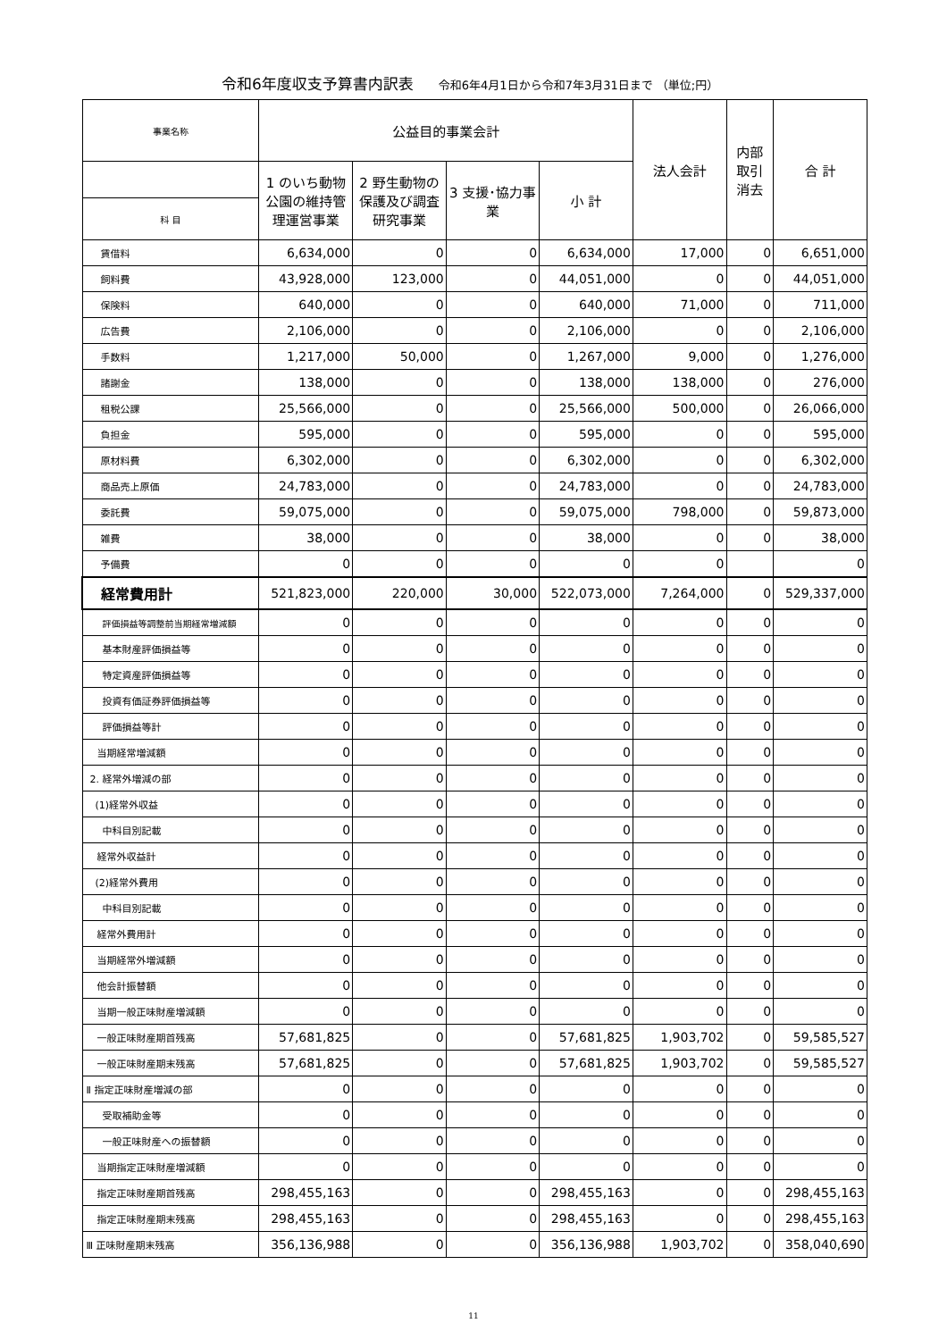令和6年度収支予算書内訳表 令和6年4月1日から令和7年3月31日まで （単位;円）
| 事業名称 | 公益目的事業会計 | | | | 法人会計 | 内部 取引 消去 | 合 計 |
| --- | --- | --- | --- | --- | --- | --- | --- |
| | 1 のいち動物公園の維持管理運営事業 | 2 野生動物の保護及び調査研究事業 | 3 支援･協力事業 | 小 計 | | | |
| 科 目 | | | | | | | |
| 賃借料 | 6,634,000 | 0 | 0 | 6,634,000 | 17,000 | 0 | 6,651,000 |
| 飼料費 | 43,928,000 | 123,000 | 0 | 44,051,000 | 0 | 0 | 44,051,000 |
| 保険料 | 640,000 | 0 | 0 | 640,000 | 71,000 | 0 | 711,000 |
| 広告費 | 2,106,000 | 0 | 0 | 2,106,000 | 0 | 0 | 2,106,000 |
| 手数料 | 1,217,000 | 50,000 | 0 | 1,267,000 | 9,000 | 0 | 1,276,000 |
| 諸謝金 | 138,000 | 0 | 0 | 138,000 | 138,000 | 0 | 276,000 |
| 租税公課 | 25,566,000 | 0 | 0 | 25,566,000 | 500,000 | 0 | 26,066,000 |
| 負担金 | 595,000 | 0 | 0 | 595,000 | 0 | 0 | 595,000 |
| 原材料費 | 6,302,000 | 0 | 0 | 6,302,000 | 0 | 0 | 6,302,000 |
| 商品売上原価 | 24,783,000 | 0 | 0 | 24,783,000 | 0 | 0 | 24,783,000 |
| 委託費 | 59,075,000 | 0 | 0 | 59,075,000 | 798,000 | 0 | 59,873,000 |
| 雑費 | 38,000 | 0 | 0 | 38,000 | 0 | 0 | 38,000 |
| 予備費 | 0 | 0 | 0 | 0 | 0 | | 0 |
| 経常費用計 | 521,823,000 | 220,000 | 30,000 | 522,073,000 | 7,264,000 | 0 | 529,337,000 |
| 評価損益等調整前当期経常増減額 | 0 | 0 | 0 | 0 | 0 | 0 | 0 |
| 基本財産評価損益等 | 0 | 0 | 0 | 0 | 0 | 0 | 0 |
| 特定資産評価損益等 | 0 | 0 | 0 | 0 | 0 | 0 | 0 |
| 投資有価証券評価損益等 | 0 | 0 | 0 | 0 | 0 | 0 | 0 |
| 評価損益等計 | 0 | 0 | 0 | 0 | 0 | 0 | 0 |
| 当期経常増減額 | 0 | 0 | 0 | 0 | 0 | 0 | 0 |
| 2. 経常外増減の部 | 0 | 0 | 0 | 0 | 0 | 0 | 0 |
| (1)経常外収益 | 0 | 0 | 0 | 0 | 0 | 0 | 0 |
| 中科目別記載 | 0 | 0 | 0 | 0 | 0 | 0 | 0 |
| 経常外収益計 | 0 | 0 | 0 | 0 | 0 | 0 | 0 |
| (2)経常外費用 | 0 | 0 | 0 | 0 | 0 | 0 | 0 |
| 中科目別記載 | 0 | 0 | 0 | 0 | 0 | 0 | 0 |
| 経常外費用計 | 0 | 0 | 0 | 0 | 0 | 0 | 0 |
| 当期経常外増減額 | 0 | 0 | 0 | 0 | 0 | 0 | 0 |
| 他会計振替額 | 0 | 0 | 0 | 0 | 0 | 0 | 0 |
| 当期一般正味財産増減額 | 0 | 0 | 0 | 0 | 0 | 0 | 0 |
| 一般正味財産期首残高 | 57,681,825 | 0 | 0 | 57,681,825 | 1,903,702 | 0 | 59,585,527 |
| 一般正味財産期末残高 | 57,681,825 | 0 | 0 | 57,681,825 | 1,903,702 | 0 | 59,585,527 |
| Ⅱ 指定正味財産増減の部 | 0 | 0 | 0 | 0 | 0 | 0 | 0 |
| 受取補助金等 | 0 | 0 | 0 | 0 | 0 | 0 | 0 |
| 一般正味財産への振替額 | 0 | 0 | 0 | 0 | 0 | 0 | 0 |
| 当期指定正味財産増減額 | 0 | 0 | 0 | 0 | 0 | 0 | 0 |
| 指定正味財産期首残高 | 298,455,163 | 0 | 0 | 298,455,163 | 0 | 0 | 298,455,163 |
| 指定正味財産期末残高 | 298,455,163 | 0 | 0 | 298,455,163 | 0 | 0 | 298,455,163 |
| Ⅲ 正味財産期末残高 | 356,136,988 | 0 | 0 | 356,136,988 | 1,903,702 | 0 | 358,040,690 |
11